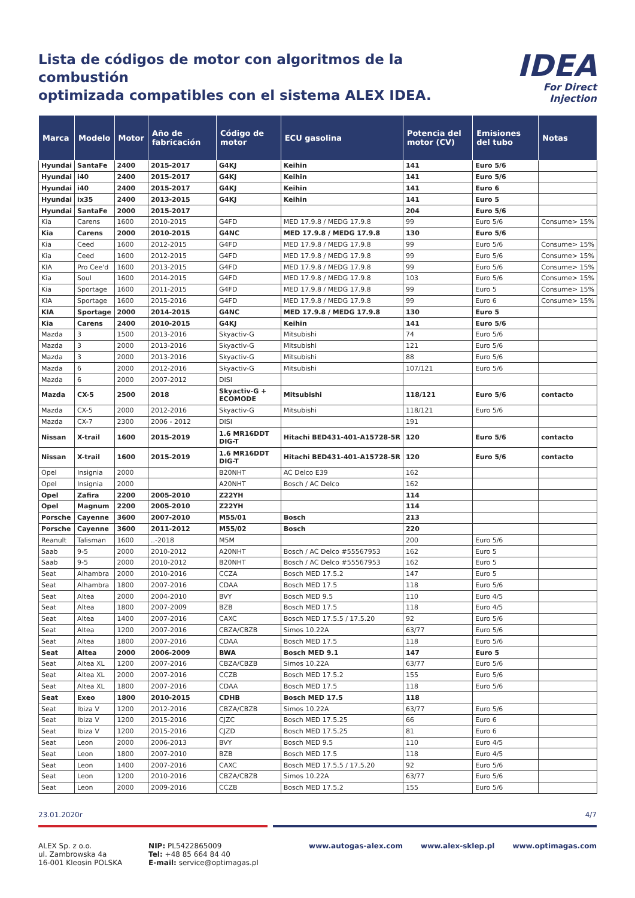Lista de códigos de motor con algoritmos de la combustión
optimizada compatibles con el sistema ALEX IDEA.
IDEA
For Direct Injection
| Marca | Modelo | Motor | Año de fabricación | Código de motor | ECU gasolina | Potencia del motor (CV) | Emisiones del tubo | Notas |
| --- | --- | --- | --- | --- | --- | --- | --- | --- |
| Hyundai | SantaFe | 2400 | 2015-2017 | G4KJ | Keihin | 141 | Euro 5/6 | |
| Hyundai | i40 | 2400 | 2015-2017 | G4KJ | Keihin | 141 | Euro 5/6 | |
| Hyundai | i40 | 2400 | 2015-2017 | G4KJ | Keihin | 141 | Euro 6 | |
| Hyundai | ix35 | 2400 | 2013-2015 | G4KJ | Keihin | 141 | Euro 5 | |
| Hyundai | SantaFe | 2000 | 2015-2017 | | | 204 | Euro 5/6 | |
| Kia | Carens | 1600 | 2010-2015 | G4FD | MED 17.9.8 / MEDG 17.9.8 | 99 | Euro 5/6 | Consume> 15% |
| Kia | Carens | 2000 | 2010-2015 | G4NC | MED 17.9.8 / MEDG 17.9.8 | 130 | Euro 5/6 | |
| Kia | Ceed | 1600 | 2012-2015 | G4FD | MED 17.9.8 / MEDG 17.9.8 | 99 | Euro 5/6 | Consume> 15% |
| Kia | Ceed | 1600 | 2012-2015 | G4FD | MED 17.9.8 / MEDG 17.9.8 | 99 | Euro 5/6 | Consume> 15% |
| KIA | Pro Cee'd | 1600 | 2013-2015 | G4FD | MED 17.9.8 / MEDG 17.9.8 | 99 | Euro 5/6 | Consume> 15% |
| Kia | Soul | 1600 | 2014-2015 | G4FD | MED 17.9.8 / MEDG 17.9.8 | 103 | Euro 5/6 | Consume> 15% |
| Kia | Sportage | 1600 | 2011-2015 | G4FD | MED 17.9.8 / MEDG 17.9.8 | 99 | Euro 5 | Consume> 15% |
| KIA | Sportage | 1600 | 2015-2016 | G4FD | MED 17.9.8 / MEDG 17.9.8 | 99 | Euro 6 | Consume> 15% |
| KIA | Sportage | 2000 | 2014-2015 | G4NC | MED 17.9.8 / MEDG 17.9.8 | 130 | Euro 5 | |
| Kia | Carens | 2400 | 2010-2015 | G4KJ | Keihin | 141 | Euro 5/6 | |
| Mazda | 3 | 1500 | 2013-2016 | Skyactiv-G | Mitsubishi | 74 | Euro 5/6 | |
| Mazda | 3 | 2000 | 2013-2016 | Skyactiv-G | Mitsubishi | 121 | Euro 5/6 | |
| Mazda | 3 | 2000 | 2013-2016 | Skyactiv-G | Mitsubishi | 88 | Euro 5/6 | |
| Mazda | 6 | 2000 | 2012-2016 | Skyactiv-G | Mitsubishi | 107/121 | Euro 5/6 | |
| Mazda | 6 | 2000 | 2007-2012 | DISI | | | | |
| Mazda | CX-5 | 2500 | 2018 | Skyactiv-G + ECOMODE | Mitsubishi | 118/121 | Euro 5/6 | contacto |
| Mazda | CX-5 | 2000 | 2012-2016 | Skyactiv-G | Mitsubishi | 118/121 | Euro 5/6 | |
| Mazda | CX-7 | 2300 | 2006 - 2012 | DISI | | 191 | | |
| Nissan | X-trail | 1600 | 2015-2019 | 1.6 MR16DDT DIG-T | Hitachi BED431-401-A15728-5R | 120 | Euro 5/6 | contacto |
| Nissan | X-trail | 1600 | 2015-2019 | 1.6 MR16DDT DIG-T | Hitachi BED431-401-A15728-5R | 120 | Euro 5/6 | contacto |
| Opel | Insignia | 2000 | | B20NHT | AC Delco E39 | 162 | | |
| Opel | Insignia | 2000 | | A20NHT | Bosch / AC Delco | 162 | | |
| Opel | Zafira | 2200 | 2005-2010 | Z22YH | | 114 | | |
| Opel | Magnum | 2200 | 2005-2010 | Z22YH | | 114 | | |
| Porsche | Cayenne | 3600 | 2007-2010 | M55/01 | Bosch | 213 | | |
| Porsche | Cayenne | 3600 | 2011-2012 | M55/02 | Bosch | 220 | | |
| Reanult | Talisman | 1600 | ..-2018 | M5M | | 200 | Euro 5/6 | |
| Saab | 9-5 | 2000 | 2010-2012 | A20NHT | Bosch / AC Delco #55567953 | 162 | Euro 5 | |
| Saab | 9-5 | 2000 | 2010-2012 | B20NHT | Bosch / AC Delco #55567953 | 162 | Euro 5 | |
| Seat | Alhambra | 2000 | 2010-2016 | CCZA | Bosch MED 17.5.2 | 147 | Euro 5 | |
| Seat | Alhambra | 1800 | 2007-2016 | CDAA | Bosch MED 17.5 | 118 | Euro 5/6 | |
| Seat | Altea | 2000 | 2004-2010 | BVY | Bosch MED 9.5 | 110 | Euro 4/5 | |
| Seat | Altea | 1800 | 2007-2009 | BZB | Bosch MED 17.5 | 118 | Euro 4/5 | |
| Seat | Altea | 1400 | 2007-2016 | CAXC | Bosch MED 17.5.5 / 17.5.20 | 92 | Euro 5/6 | |
| Seat | Altea | 1200 | 2007-2016 | CBZA/CBZB | Simos 10.22A | 63/77 | Euro 5/6 | |
| Seat | Altea | 1800 | 2007-2016 | CDAA | Bosch MED 17.5 | 118 | Euro 5/6 | |
| Seat | Altea | 2000 | 2006-2009 | BWA | Bosch MED 9.1 | 147 | Euro 5 | |
| Seat | Altea XL | 1200 | 2007-2016 | CBZA/CBZB | Simos 10.22A | 63/77 | Euro 5/6 | |
| Seat | Altea XL | 2000 | 2007-2016 | CCZB | Bosch MED 17.5.2 | 155 | Euro 5/6 | |
| Seat | Altea XL | 1800 | 2007-2016 | CDAA | Bosch MED 17.5 | 118 | Euro 5/6 | |
| Seat | Exeo | 1800 | 2010-2015 | CDHB | Bosch MED 17.5 | 118 | | |
| Seat | Ibiza V | 1200 | 2012-2016 | CBZA/CBZB | Simos 10.22A | 63/77 | Euro 5/6 | |
| Seat | Ibiza V | 1200 | 2015-2016 | CJZC | Bosch MED 17.5.25 | 66 | Euro 6 | |
| Seat | Ibiza V | 1200 | 2015-2016 | CJZD | Bosch MED 17.5.25 | 81 | Euro 6 | |
| Seat | Leon | 2000 | 2006-2013 | BVY | Bosch MED 9.5 | 110 | Euro 4/5 | |
| Seat | Leon | 1800 | 2007-2010 | BZB | Bosch MED 17.5 | 118 | Euro 4/5 | |
| Seat | Leon | 1400 | 2007-2016 | CAXC | Bosch MED 17.5.5 / 17.5.20 | 92 | Euro 5/6 | |
| Seat | Leon | 1200 | 2010-2016 | CBZA/CBZB | Simos 10.22A | 63/77 | Euro 5/6 | |
| Seat | Leon | 2000 | 2009-2016 | CCZB | Bosch MED 17.5.2 | 155 | Euro 5/6 | |
23.01.2020r 4/7
ALEX Sp. z o.o.
ul. Zambrowska 4a
16-001 Kleosin POLSKA
NIP: PL5422865009
Tel: +48 85 664 84 40
E-mail: service@optimagas.pl
www.autogas-alex.com www.alex-sklep.pl www.optimagas.com